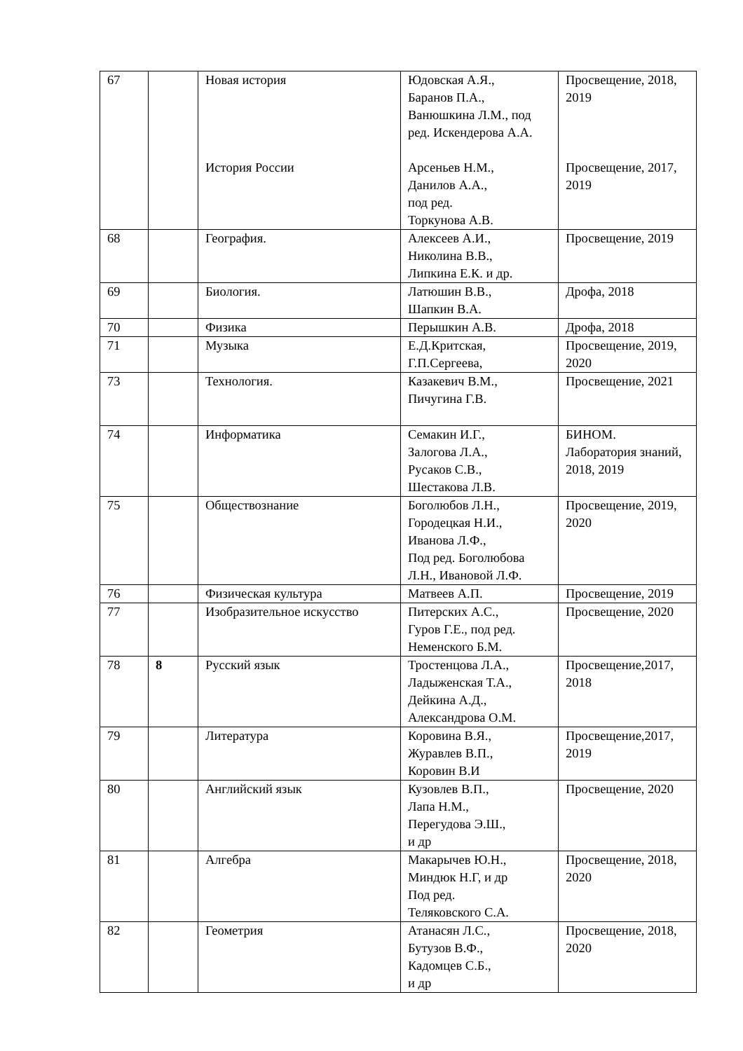| 67 | | Новая история | Юдовская А.Я., Баранов П.А., Ванюшкина Л.М., под ред. Искендерова А.А. | Просвещение, 2018, 2019 |
| | | История России | Арсеньев Н.М., Данилов А.А., под ред. Торкунова А.В. | Просвещение, 2017, 2019 |
| 68 | | География. | Алексеев А.И., Николина В.В., Липкина Е.К. и др. | Просвещение, 2019 |
| 69 | | Биология. | Латюшин В.В., Шапкин В.А. | Дрофа, 2018 |
| 70 | | Физика | Перышкин А.В. | Дрофа, 2018 |
| 71 | | Музыка | Е.Д.Критская, Г.П.Сергеева, | Просвещение, 2019, 2020 |
| 73 | | Технология. | Казакевич В.М., Пичугина Г.В. | Просвещение, 2021 |
| 74 | | Информатика | Семакин И.Г., Залогова Л.А., Русаков С.В., Шестакова Л.В. | БИНОМ. Лаборатория знаний, 2018, 2019 |
| 75 | | Обществознание | Боголюбов Л.Н., Городецкая Н.И., Иванова Л.Ф., Под ред. Боголюбова Л.Н., Ивановой Л.Ф. | Просвещение, 2019, 2020 |
| 76 | | Физическая культура | Матвеев А.П. | Просвещение, 2019 |
| 77 | | Изобразительное искусство | Питерских А.С., Гуров Г.Е., под ред. Неменского Б.М. | Просвещение, 2020 |
| 78 | 8 | Русский язык | Тростенцова Л.А., Ладыженская Т.А., Дейкина А.Д., Александрова О.М. | Просвещение,2017, 2018 |
| 79 | | Литература | Коровина В.Я., Журавлев В.П., Коровин В.И | Просвещение,2017, 2019 |
| 80 | | Английский язык | Кузовлев В.П., Лапа Н.М., Перегудова Э.Ш., и др | Просвещение, 2020 |
| 81 | | Алгебра | Макарычев Ю.Н., Миндюк Н.Г, и др Под ред. Теляковского С.А. | Просвещение, 2018, 2020 |
| 82 | | Геометрия | Атанасян Л.С., Бутузов В.Ф., Кадомцев С.Б., и др | Просвещение, 2018, 2020 |